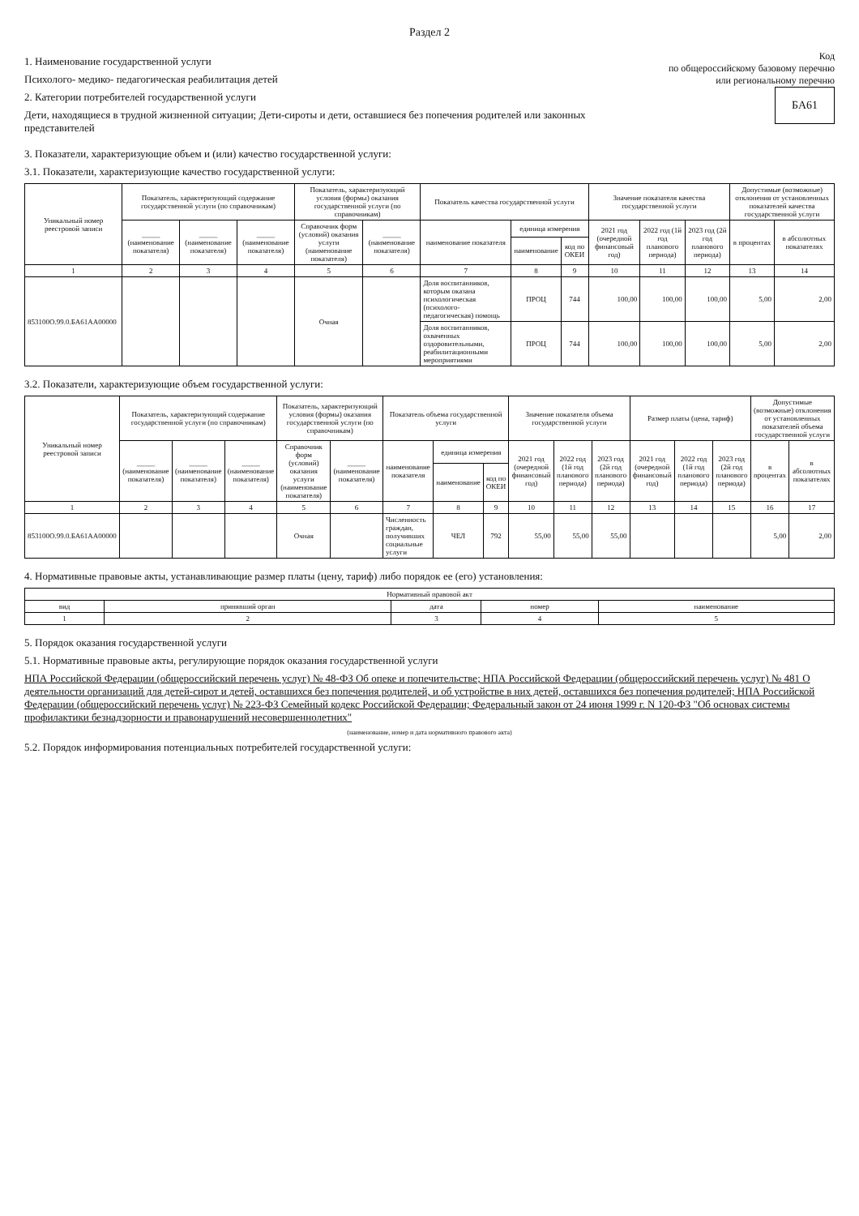Раздел 2
1. Наименование государственной услуги
Психолого- медико- педагогическая реабилитация детей
2. Категории потребителей государственной услуги
Дети, находящиеся в трудной жизненной ситуации; Дети-сироты и дети, оставшиеся без попечения родителей или законных представителей
Код
по общероссийскому базовому перечню
или региональному перечню БА61
3. Показатели, характеризующие объем и (или) качество государственной услуги:
3.1. Показатели, характеризующие качество государственной услуги:
| Уникальный номер реестровой записи | Показатель, характеризующий содержание государственной услуги (по справочникам) | | | Показатель, характеризующий условия (формы) оказания государственной услуги (по справочникам) | | Показатель качества государственной услуги | | | Значение показателя качества государственной услуги | | | Допустимые (возможные) отклонения от установленных показателей качества государственной услуги | |
| --- | --- | --- | --- | --- | --- | --- | --- | --- | --- | --- | --- | --- | --- |
| | _____ (наименование показателя) | _____ (наименование показателя) | _____ (наименование показателя) | Справочник форм (условий) оказания услуги (наименование показателя) | _____ (наименование показателя) | наименование показателя | единица измерения | | 2021 год (очередной финансовый год) | 2022 год (1й год планового периода) | 2023 год (2й год планового периода) | в процентах | в абсолютных показателях |
| | | | | | | | наименование | код по ОКЕИ | | | | | |
| 1 | 2 | 3 | 4 | 5 | 6 | 7 | 8 | 9 | 10 | 11 | 12 | 13 | 14 |
| 853100О.99.0.БА61АА00000 | | | | Очная | | Доля воспитанников, которым оказана психологическая (психолого-педагогическая) помощь | ПРОЦ | 744 | 100,00 | 100,00 | 100,00 | 5,00 | 2,00 |
| | | | | | | Доля воспитанников, охваченных оздоровительными, реабилитационными мероприятиями | ПРОЦ | 744 | 100,00 | 100,00 | 100,00 | 5,00 | 2,00 |
3.2. Показатели, характеризующие объем государственной услуги:
| Уникальный номер реестровой записи | Показатель, характеризующий содержание государственной услуги (по справочникам) | | | Показатель, характеризующий условия (формы) оказания государственной услуги (по справочникам) | | Показатель объема государственной услуги | | | Значение показателя объема государственной услуги | | | Размер платы (цена, тариф) | | | Допустимые (возможные) отклонения от установленных показателей объема государственной услуги | |
| --- | --- | --- | --- | --- | --- | --- | --- | --- | --- | --- | --- | --- | --- | --- | --- | --- |
| | _____ (наименование показателя) | _____ (наименование показателя) | _____ (наименование показателя) | Справочник форм (условий) оказания услуги (наименование показателя) | _____ (наименование показателя) | наименование показателя | единица измерения | | 2021 год (очередной финансовый год) | 2022 год (1й год планового периода) | 2023 год (2й год планового периода) | 2021 год (очередной финансовый год) | 2022 год (1й год планового периода) | 2023 год (2й год планового периода) | в процентах | в абсолютных показателях |
| | | | | | | | наименование | код по ОКЕИ | | | | | | | | |
| 1 | 2 | 3 | 4 | 5 | 6 | 7 | 8 | 9 | 10 | 11 | 12 | 13 | 14 | 15 | 16 | 17 |
| 853100О.99.0.БА61АА00000 | | | | Очная | | Численность граждан, получивших социальные услуги | ЧЕЛ | 792 | 55,00 | 55,00 | 55,00 | | | | 5,00 | 2,00 |
4. Нормативные правовые акты, устанавливающие размер платы (цену, тариф) либо порядок ее (его) установления:
| Нормативный правовой акт | | | | |
| --- | --- | --- | --- | --- |
| вид | принявший орган | дата | номер | наименование |
| 1 | 2 | 3 | 4 | 5 |
5. Порядок оказания государственной услуги
5.1. Нормативные правовые акты, регулирующие порядок оказания государственной услуги
НПА Российской Федерации (общероссийский перечень услуг) № 48-ФЗ Об опеке и попечительстве; НПА Российской Федерации (общероссийский перечень услуг) № 481 О деятельности организаций для детей-сирот и детей, оставшихся без попечения родителей, и об устройстве в них детей, оставшихся без попечения родителей; НПА Российской Федерации (общероссийский перечень услуг) № 223-ФЗ Семейный кодекс Российской Федерации; Федеральный закон от 24 июня 1999 г. N 120-ФЗ "Об основах системы профилактики безнадзорности и правонарушений несовершеннолетних"
(наименование, номер и дата нормативного правового акта)
5.2. Порядок информирования потенциальных потребителей государственной услуги: